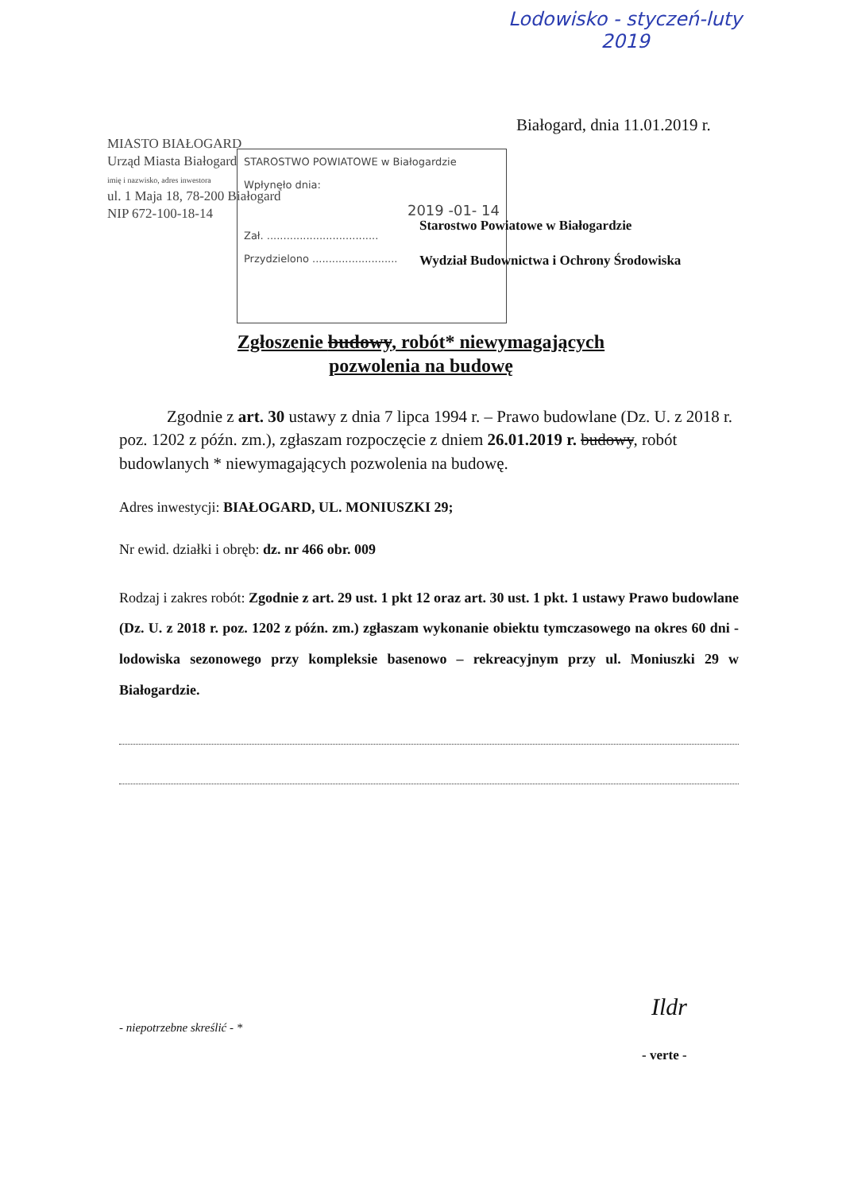Lodowisko - styczeń-luty
2019
Białogard, dnia 11.01.2019 r.
MIASTO BIAŁOGARD
Urząd Miasta Białogard
imię i nazwisko, adres inwestora
ul. 1 Maja 18, 78-200 Białogard
NIP 672-100-18-14
STAROSTWO POWIATOWE w Białogardzie
Wpłynęło dnia:
2019 -01- 14
Zał. ..................................
Przydzielono ..........................
Starostwo Powiatowe w Białogardzie
Wydział Budownictwa i Ochrony Środowiska
Zgłoszenie budowy, robót* niewymagających
pozwolenia na budowę
Zgodnie z art. 30 ustawy z dnia 7 lipca 1994 r. – Prawo budowlane (Dz. U. z 2018 r. poz. 1202 z późn. zm.), zgłaszam rozpoczęcie z dniem 26.01.2019 r. budowy, robót budowlanych * niewymagających pozwolenia na budowę.
Adres inwestycji: BIAŁOGARD, UL. MONIUSZKI 29;
Nr ewid. działki i obręb: dz. nr 466 obr. 009
Rodzaj i zakres robót: Zgodnie z art. 29 ust. 1 pkt 12 oraz art. 30 ust. 1 pkt. 1 ustawy Prawo budowlane (Dz. U. z 2018 r. poz. 1202 z późn. zm.) zgłaszam wykonanie obiektu tymczasowego na okres 60 dni - lodowiska sezonowego przy kompleksie basenowo – rekreacyjnym przy ul. Moniuszki 29 w Białogardzie.
Ildr
- niepotrzebne skreślić - *
- verte -